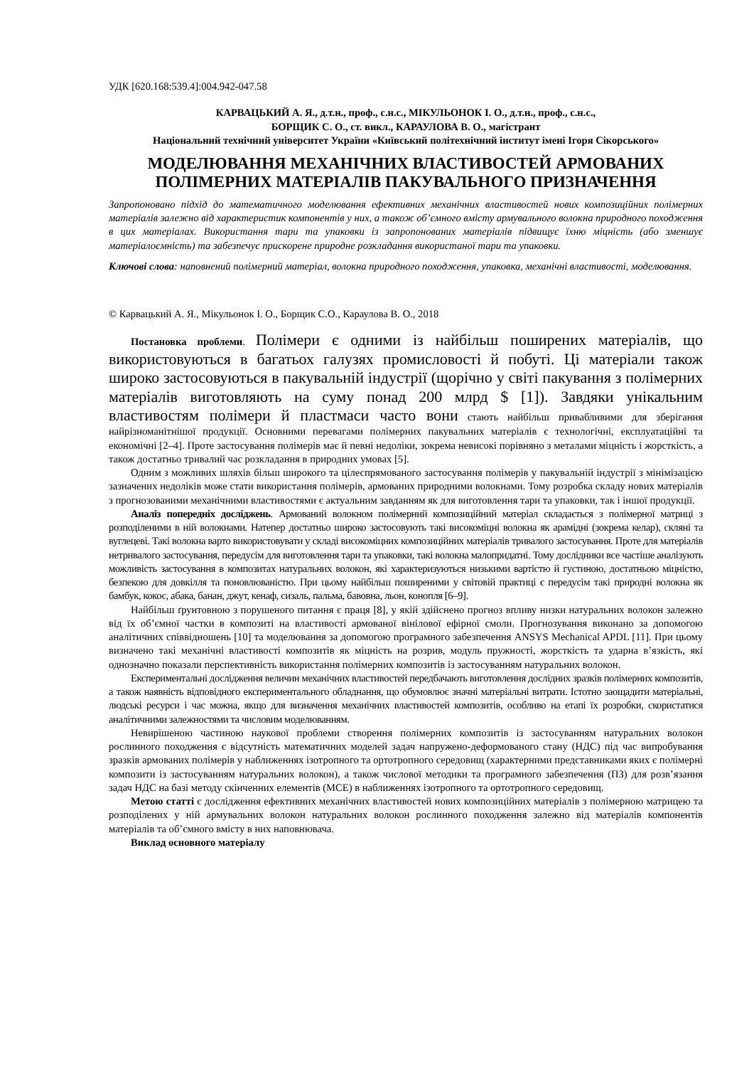УДК [620.168:539.4]:004.942-047.58
КАРВАЦЬКИЙ А. Я., д.т.н., проф., с.н.с., МІКУЛЬОНОК І. О., д.т.н., проф., с.н.с.,
БОРЩИК С. О., ст. викл., КАРАУЛОВА В. О., магістрант
Національний технічний університет України «Київський політехнічний інститут імені Ігоря Сікорського»
МОДЕЛЮВАННЯ МЕХАНІЧНИХ ВЛАСТИВОСТЕЙ АРМОВАНИХ ПОЛІМЕРНИХ МАТЕРІАЛІВ ПАКУВАЛЬНОГО ПРИЗНАЧЕННЯ
Запропоновано підхід до математичного моделювання ефективних механічних властивостей нових композиційних полімерних матеріалів залежно від характеристик компонентів у них, а також об’ємного вмісту армувального волокна природного походження в цих матеріалах. Використання тари та упаковки із запропонованих матеріалів підвищує їхню міцність (або зменшує матеріалоємність) та забезпечує прискорене природне розкладання використаної тари та упаковки.
Ключові слова: наповнений полімерний матеріал, волокна природного походження, упаковка, механічні властивості, моделювання.
© Карвацький А. Я., Мікульонок І. О., Борщик С.О., Караулова В. О., 2018
Постановка проблеми. Полімери є одними із найбільш поширених матеріалів, що використовуються в багатьох галузях промисловості й побуті. Ці матеріали також широко застосовуються в пакувальній індустрії (щорічно у світі пакування з полімерних матеріалів виготовляють на суму понад 200 млрд $ [1]). Завдяки унікальним властивостям полімери й пластмаси часто вони стають найбільш привабливими для зберігання найрізноманітнішої продукції. Основними перевагами полімерних пакувальних матеріалів є технологічні, експлуатаційні та економічні [2–4]. Проте застосування полімерів має й певні недоліки, зокрема невисокі порівняно з металами міцність і жорсткість, а також достатньо тривалий час розкладання в природних умовах [5].
Одним з можливих шляхів більш широкого та цілеспрямованого застосування полімерів у пакувальній індустрії з мінімізацією зазначених недоліків може стати використання полімерів, армованих природними волокнами. Тому розробка складу нових матеріалів з прогнозованими механічними властивостями є актуальним завданням як для виготовлення тари та упаковки, так і іншої продукції.
Аналіз попередніх досліджень. Армований волокном полімерний композиційний матеріал складається з полімерної матриці з розподіленими в ній волокнами. Натепер достатньо широко застосовують такі високоміцні волокна як арамідні (зокрема келар), скляні та вуглецеві. Такі волокна варто використовувати у складі високоміцних композиційних матеріалів тривалого застосування. Проте для матеріалів нетривалого застосування, передусім для виготовлення тари та упаковки, такі волокна малопридатні. Тому дослідники все частіше аналізують можливість застосування в композитах натуральних волокон, які характеризуються низькими вартістю й густиною, достатньою міцністю, безпекою для довкілля та поновлюваністю. При цьому найбільш поширеними у світовій практиці є передусім такі природні волокна як бамбук, кокос, абака, банан, джут, кенаф, сизаль, пальма, бавовна, льон, конопля [6–9].
Найбільш ґрунтовною з порушеного питання є праця [8], у якій здійснено прогноз впливу низки натуральних волокон залежно від їх об’ємної частки в композиті на властивості армованої вінілової ефірної смоли. Прогнозування виконано за допомогою аналітичних співвідношень [10] та моделювання за допомогою програмного забезпечення ANSYS Mechanical APDL [11]. При цьому визначено такі механічні властивості композитів як міцність на розрив, модуль пружності, жорсткість та ударна в’язкість, які однозначно показали перспективність використання полімерних композитів із застосуванням натуральних волокон.
Експериментальні дослідження величин механічних властивостей передбачають виготовлення дослідних зразків полімерних композитів, а також наявність відповідного експериментального обладнання, що обумовлює значні матеріальні витрати. Істотно заощадити матеріальні, людські ресурси і час можна, якщо для визначення механічних властивостей композитів, особливо на етапі їх розробки, скористатися аналітичними залежностями та числовим моделюванням.
Невирішеною частиною наукової проблеми створення полімерних композитів із застосуванням натуральних волокон рослинного походження є відсутність математичних моделей задач напружено-деформованого стану (НДС) під час випробування зразків армованих полімерів у наближеннях ізотропного та ортотропного середовищ (характерними представниками яких є полімерні композити із застосуванням натуральних волокон), а також числової методики та програмного забезпечення (ПЗ) для розв’язання задач НДС на базі методу скінченних елементів (МСЕ) в наближеннях ізотропного та ортотропного середовищ.
Метою статті є дослідження ефективних механічних властивостей нових композиційних матеріалів з полімерною матрицею та розподілених у ній армувальних волокон натуральних волокон рослинного походження залежно від матеріалів компонентів матеріалів та об’ємного вмісту в них наповнювача.
Виклад основного матеріалу